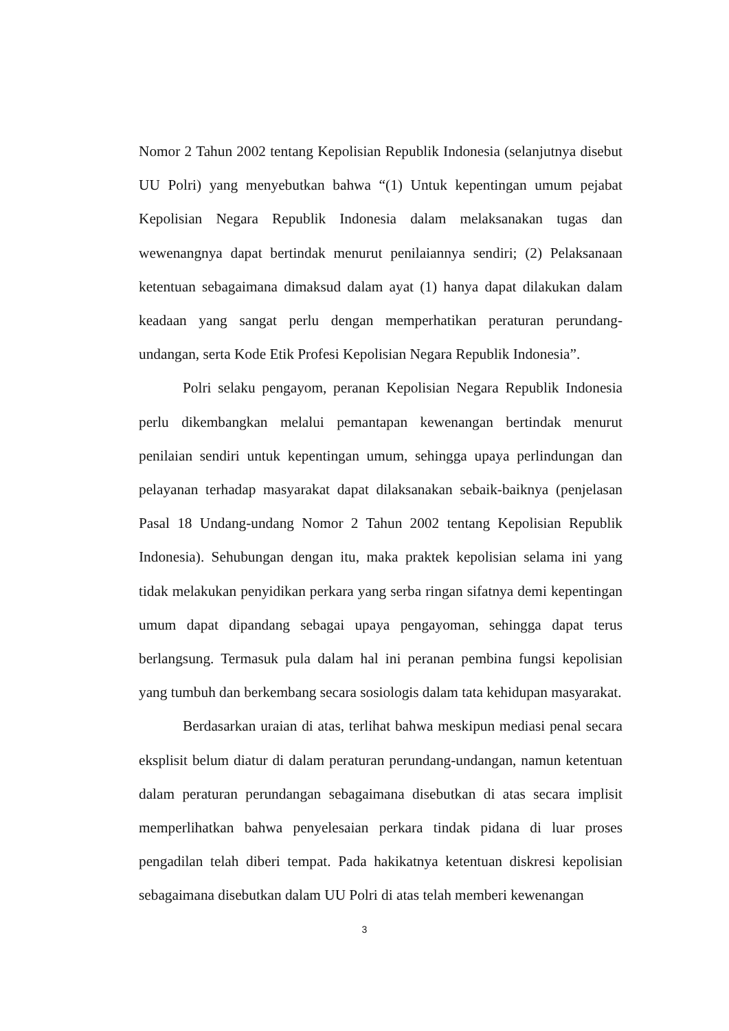Nomor 2 Tahun 2002 tentang Kepolisian Republik Indonesia (selanjutnya disebut UU Polri) yang menyebutkan bahwa “(1) Untuk kepentingan umum pejabat Kepolisian Negara Republik Indonesia dalam melaksanakan tugas dan wewenangnya dapat bertindak menurut penilaiannya sendiri; (2) Pelaksanaan ketentuan sebagaimana dimaksud dalam ayat (1) hanya dapat dilakukan dalam keadaan yang sangat perlu dengan memperhatikan peraturan perundang-undangan, serta Kode Etik Profesi Kepolisian Negara Republik Indonesia”.
Polri selaku pengayom, peranan Kepolisian Negara Republik Indonesia perlu dikembangkan melalui pemantapan kewenangan bertindak menurut penilaian sendiri untuk kepentingan umum, sehingga upaya perlindungan dan pelayanan terhadap masyarakat dapat dilaksanakan sebaik-baiknya (penjelasan Pasal 18 Undang-undang Nomor 2 Tahun 2002 tentang Kepolisian Republik Indonesia). Sehubungan dengan itu, maka praktek kepolisian selama ini yang tidak melakukan penyidikan perkara yang serba ringan sifatnya demi kepentingan umum dapat dipandang sebagai upaya pengayoman, sehingga dapat terus berlangsung. Termasuk pula dalam hal ini peranan pembina fungsi kepolisian yang tumbuh dan berkembang secara sosiologis dalam tata kehidupan masyarakat.
Berdasarkan uraian di atas, terlihat bahwa meskipun mediasi penal secara eksplisit belum diatur di dalam peraturan perundang-undangan, namun ketentuan dalam peraturan perundangan sebagaimana disebutkan di atas secara implisit memperlihatkan bahwa penyelesaian perkara tindak pidana di luar proses pengadilan telah diberi tempat. Pada hakikatnya ketentuan diskresi kepolisian sebagaimana disebutkan dalam UU Polri di atas telah memberi kewenangan
3